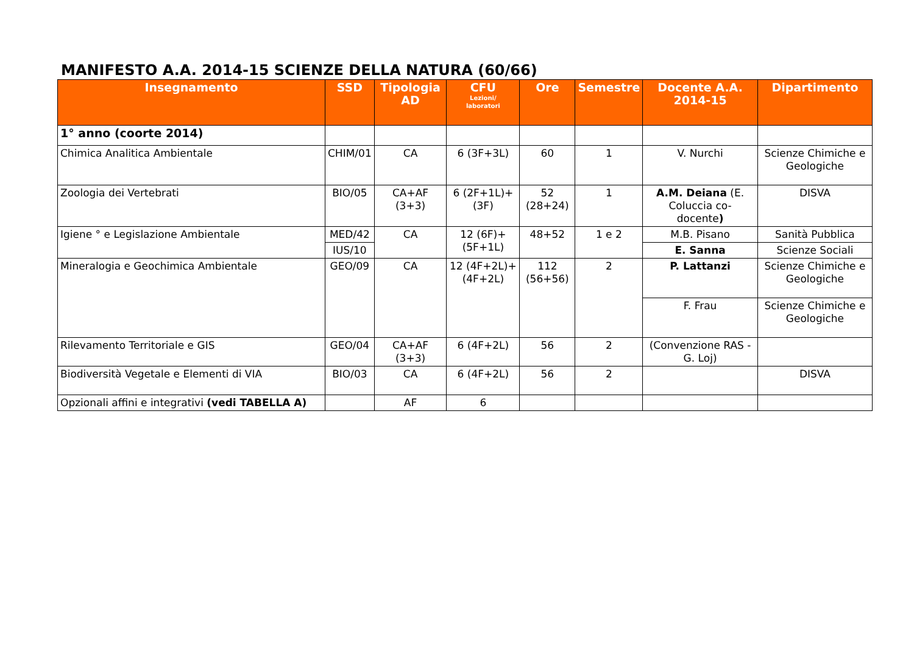MANIFESTO A.A. 2014-15 SCIENZE DELLA NATURA (60/66)
| Insegnamento | SSD | Tipologia AD | CFU Lezioni/ laboratori | Ore | Semestre | Docente A.A. 2014-15 | Dipartimento |
| --- | --- | --- | --- | --- | --- | --- | --- |
| 1° anno (coorte 2014) | | | | | | | |
| Chimica Analitica Ambientale | CHIM/01 | CA | 6 (3F+3L) | 60 | 1 | V. Nurchi | Scienze Chimiche e Geologiche |
| Zoologia dei Vertebrati | BIO/05 | CA+AF (3+3) | 6 (2F+1L)+ (3F) | 52 (28+24) | 1 | A.M. Deiana (E. Coluccia co-docente ) | DISVA |
| Igiene ° e Legislazione Ambientale | MED/42 | CA | 12 (6F)+(5F+1L) | 48+52 | 1 e 2 | M.B. Pisano | Sanità Pubblica |
| | IUS/10 | | | | | E. Sanna | Scienze Sociali |
| Mineralogia e Geochimica Ambientale | GEO/09 | CA | 12 (4F+2L)+(4F+2L) | 112 (56+56) | 2 | P. Lattanzi | Scienze Chimiche e Geologiche |
| | | | | | | F. Frau | Scienze Chimiche e Geologiche |
| Rilevamento Territoriale e GIS | GEO/04 | CA+AF (3+3) | 6 (4F+2L) | 56 | 2 | (Convenzione RAS - G. Loj) | |
| Biodiversità Vegetale e Elementi di VIA | BIO/03 | CA | 6 (4F+2L) | 56 | 2 | | DISVA |
| Opzionali affini e integrativi (vedi TABELLA A) | | AF | 6 | | | | |